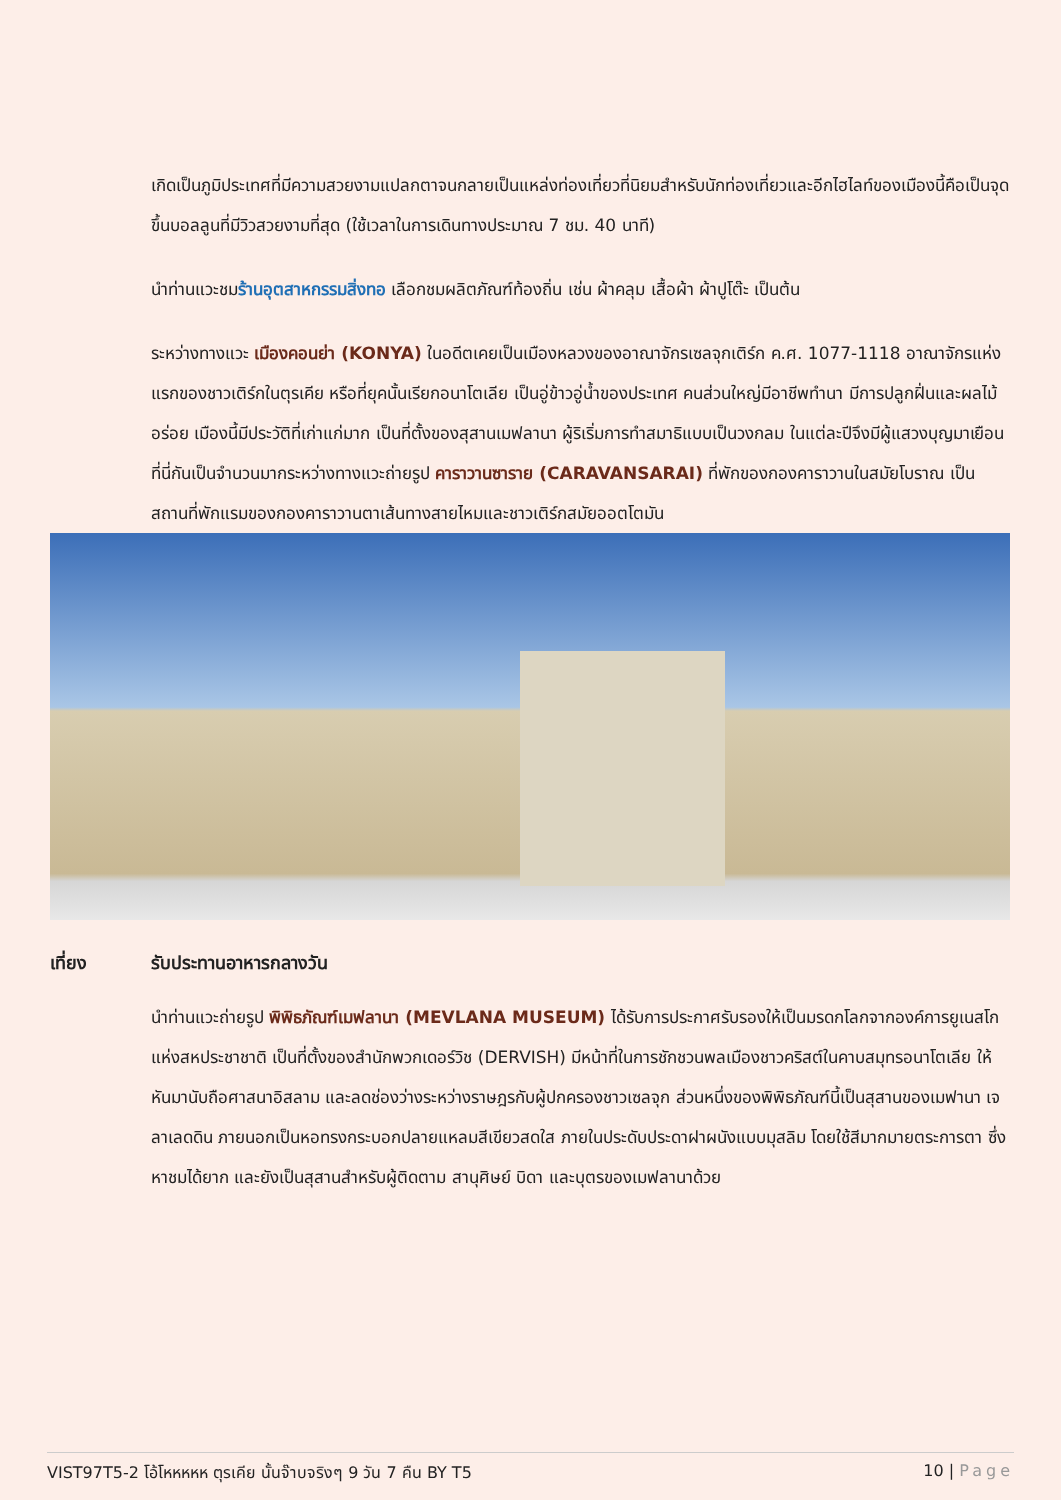เกิดเป็นภูมิประเทศที่มีความสวยงามแปลกตาจนกลายเป็นแหล่งท่องเที่ยวที่นิยมสำหรับนักท่องเที่ยวและอีกไฮไลท์ของเมืองนี้คือเป็นจุดขึ้นบอลลูนที่มีวิวสวยงามที่สุด (ใช้เวลาในการเดินทางประมาณ 7 ชม. 40 นาที)
นำท่านแวะชมร้านอุตสาหกรรมสิ่งทอ เลือกชมผลิตภัณฑ์ท้องถิ่น เช่น ผ้าคลุม เสื้อผ้า ผ้าปูโต๊ะ เป็นต้น
ระหว่างทางแวะ เมืองคอนย่า (KONYA) ในอดีตเคยเป็นเมืองหลวงของอาณาจักรเซลจุกเติร์ก ค.ศ. 1077-1118 อาณาจักรแห่งแรกของชาวเติร์กในตุรเคีย หรือที่ยุคนั้นเรียกอนาโตเลีย เป็นอู่ข้าวอู่น้ำของประเทศ คนส่วนใหญ่มีอาชีพทำนา มีการปลูกฝิ่นและผลไม้อร่อย เมืองนี้มีประวัติที่เก่าแก่มาก เป็นที่ตั้งของสุสานเมฟลานา ผู้ริเริ่มการทำสมาธิแบบเป็นวงกลม ในแต่ละปีจึงมีผู้แสวงบุญมาเยือนที่นี่กันเป็นจำนวนมากระหว่างทางแวะถ่ายรูป คาราวานซาราย (CARAVANSARAI) ที่พักของกองคาราวานในสมัยโบราณ เป็นสถานที่พักแรมของกองคาราวานตาเส้นทางสายไหมและชาวเติร์กสมัยออตโตมัน
เที่ยง รับประทานอาหารกลางวัน
นำท่านแวะถ่ายรูป พิพิธภัณฑ์เมฟลานา (MEVLANA MUSEUM) ได้รับการประกาศรับรองให้เป็นมรดกโลกจากองค์การยูเนสโกแห่งสหประชาชาติ เป็นที่ตั้งของสำนักพวกเดอร์วิช (DERVISH) มีหน้าที่ในการชักชวนพลเมืองชาวคริสต์ในคาบสมุทรอนาโตเลีย ให้หันมานับถือศาสนาอิสลาม และลดช่องว่างระหว่างราษฎรกับผู้ปกครองชาวเซลจุก ส่วนหนึ่งของพิพิธภัณฑ์นี้เป็นสุสานของเมฟานา เจลาเลดดิน ภายนอกเป็นหอทรงกระบอกปลายแหลมสีเขียวสดใส ภายในประดับประดาฝาผนังแบบมุสลิม โดยใช้สีมากมายตระการตา ซึ่งหาชมได้ยาก และยังเป็นสุสานสำหรับผู้ติดตาม สานุศิษย์ บิดา และบุตรของเมฟลานาด้วย
VIST97T5-2 โอ้โหหหหห ตุรเคีย นั้นจ๊าบจริงๆ 9 วัน 7 คืน BY T5 10 | Page